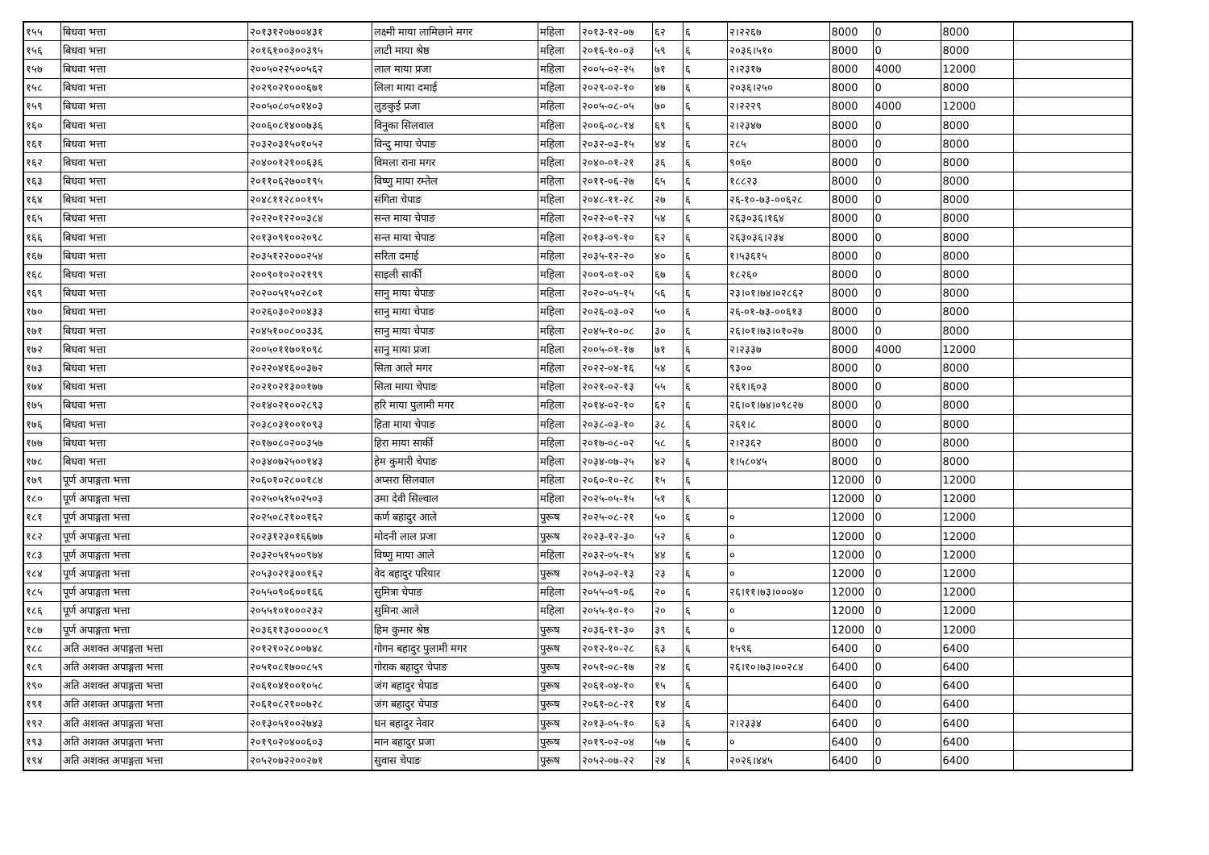| १५५ | बिधवा भत्ता | २०१३१२०७००४३१ | लक्ष्मी माया लामिछाने मगर | महिला | २०१३-१२-०७ | ६२ | ६ | २।२२६७ | 8000 | 0 | 8000 | |
| १५६ | बिधवा भत्ता | २०१६१००३००३९५ | लाटी माया श्रेष्ठ | महिला | २०१६-१०-०३ | ५९ | ६ | २०३६।५१० | 8000 | 0 | 8000 | |
| १५७ | बिधवा भत्ता | २००५०२२५००५६२ | लाल माया प्रजा | महिला | २००५-०२-२५ | ७१ | ६ | २।२३१७ | 8000 | 4000 | 12000 | |
| १५८ | बिधवा भत्ता | २०२९०२१०००६७१ | लिला माया दमाई | महिला | २०२९-०२-१० | ४७ | ६ | २०३६।२५० | 8000 | 0 | 8000 | |
| १५९ | बिधवा भत्ता | २००५०८०५०१४०३ | लुङकुई प्रजा | महिला | २००५-०८-०५ | ७० | ६ | २।२२२९ | 8000 | 4000 | 12000 | |
| १६० | बिधवा भत्ता | २००६०८१४००७३६ | विनुका सिलवाल | महिला | २००६-०८-१४ | ६९ | ६ | २।२३४७ | 8000 | 0 | 8000 | |
| १६१ | बिधवा भत्ता | २०३२०३१५०१०५२ | विन्दु माया चेपाङ | महिला | २०३२-०३-१५ | ४४ | ६ | २८५ | 8000 | 0 | 8000 | |
| १६२ | बिधवा भत्ता | २०४००१२१००६३६ | विमला राना मगर | महिला | २०४०-०१-२१ | ३६ | ६ | ९०६० | 8000 | 0 | 8000 | |
| १६३ | बिधवा भत्ता | २०११०६२७००१९५ | विष्णु माया रम्तेल | महिला | २०११-०६-२७ | ६५ | ६ | १८८२३ | 8000 | 0 | 8000 | |
| १६४ | बिधवा भत्ता | २०४८११२८००१९५ | संगिता चेपाङ | महिला | २०४८-११-२८ | २७ | ६ | २६-१०-७३-००६२८ | 8000 | 0 | 8000 | |
| १६५ | बिधवा भत्ता | २०२२०१२२००३८४ | सन्त माया चेपाङ | महिला | २०२२-०१-२२ | ५४ | ६ | २६३०३६।१६४ | 8000 | 0 | 8000 | |
| १६६ | बिधवा भत्ता | २०१३०९१००२०९८ | सन्त माया चेपाङ | महिला | २०१३-०९-१० | ६२ | ६ | २६३०३६।२३४ | 8000 | 0 | 8000 | |
| १६७ | बिधवा भत्ता | २०३५१२२०००२५४ | सरिता दमाई | महिला | २०३५-१२-२० | ४० | ६ | १।५३६१५ | 8000 | 0 | 8000 | |
| १६८ | बिधवा भत्ता | २००९०१०२०२१९९ | साइली सार्की | महिला | २००९-०१-०२ | ६७ | ६ | १८२६० | 8000 | 0 | 8000 | |
| १६९ | बिधवा भत्ता | २०२००५१५०२८०१ | सानु माया चेपाङ | महिला | २०२०-०५-१५ | ५६ | ६ | २३।०१।७४।०२८६२ | 8000 | 0 | 8000 | |
| १७० | बिधवा भत्ता | २०२६०३०२००४३३ | सानु माया चेपाङ | महिला | २०२६-०३-०२ | ५० | ६ | २६-०१-७३-००६१३ | 8000 | 0 | 8000 | |
| १७१ | बिधवा भत्ता | २०४५१००८००३३६ | सानु माया चेपाङ | महिला | २०४५-१०-०८ | ३० | ६ | २६।०१।७३।०१०२७ | 8000 | 0 | 8000 | |
| १७२ | बिधवा भत्ता | २००५०११७०१०९८ | सानु माया प्रजा | महिला | २००५-०१-१७ | ७१ | ६ | २।२३३७ | 8000 | 4000 | 12000 | |
| १७३ | बिधवा भत्ता | २०२२०४१६००३७२ | सिता आले मगर | महिला | २०२२-०४-१६ | ५४ | ६ | ९३०० | 8000 | 0 | 8000 | |
| १७४ | बिधवा भत्ता | २०२१०२१३००१७७ | सिता माया चेपाङ | महिला | २०२१-०२-१३ | ५५ | ६ | २६१।६०३ | 8000 | 0 | 8000 | |
| १७५ | बिधवा भत्ता | २०१४०२१००२८९३ | हरि माया पुलामी मगर | महिला | २०१४-०२-१० | ६२ | ६ | २६।०१।७४।०९८२७ | 8000 | 0 | 8000 | |
| १७६ | बिधवा भत्ता | २०३८०३१००१०९३ | हिता माया चेपाङ | महिला | २०३८-०३-१० | ३८ | ६ | २६१।८ | 8000 | 0 | 8000 | |
| १७७ | बिधवा भत्ता | २०१७०८०२००३५७ | हिरा माया सार्की | महिला | २०१७-०८-०२ | ५८ | ६ | २।२३६२ | 8000 | 0 | 8000 | |
| १७८ | बिधवा भत्ता | २०३४०७२५००१४३ | हेम कुमारी चेपाङ | महिला | २०३४-०७-२५ | ४२ | ६ | १।५८०४५ | 8000 | 0 | 8000 | |
| १७९ | पूर्ण अपाङ्गता भत्ता | २०६०१०२८००१८४ | अप्सरा सिलवाल | महिला | २०६०-१०-२८ | १५ | ६ | | 12000 | 0 | 12000 | |
| १८० | पूर्ण अपाङ्गता भत्ता | २०२५०५१५०२५०३ | उमा देवी सिल्वाल | महिला | २०२५-०५-१५ | ५१ | ६ | | 12000 | 0 | 12000 | |
| १८१ | पूर्ण अपाङ्गता भत्ता | २०२५०८२१००१६२ | कर्ण बहादुर आले | पुरूष | २०२५-०८-२१ | ५० | ६ | ० | 12000 | 0 | 12000 | |
| १८२ | पूर्ण अपाङ्गता भत्ता | २०२३१२३०१६६७७ | मोदनी लाल प्रजा | पुरूष | २०२३-१२-३० | ५२ | ६ | ० | 12000 | 0 | 12000 | |
| १८३ | पूर्ण अपाङ्गता भत्ता | २०३२०५१५००९७४ | विष्णु माया आले | महिला | २०३२-०५-१५ | ४४ | ६ | ० | 12000 | 0 | 12000 | |
| १८४ | पूर्ण अपाङ्गता भत्ता | २०५३०२१३००१६२ | वेद बहादुर परियार | पुरूष | २०५३-०२-१३ | २३ | ६ | ० | 12000 | 0 | 12000 | |
| १८५ | पूर्ण अपाङ्गता भत्ता | २०५५०९०६००१६६ | सुमित्रा चेपाङ | महिला | २०५५-०९-०६ | २० | ६ | २६।११।७३।०००४० | 12000 | 0 | 12000 | |
| १८६ | पूर्ण अपाङ्गता भत्ता | २०५५१०१०००२३२ | सुमिना आले | महिला | २०५५-१०-१० | २० | ६ | ० | 12000 | 0 | 12000 | |
| १८७ | पूर्ण अपाङ्गता भत्ता | २०३६११३०००००८९ | हिम कुमार श्रेष्ठ | पुरूष | २०३६-११-३० | ३९ | ६ | ० | 12000 | 0 | 12000 | |
| १८८ | अति अशक्त अपाङ्गता भत्ता | २०१२१०२८००७४८ | गोगन बहादुर पुलामी मगर | पुरूष | २०१२-१०-२८ | ६३ | ६ | १५९६ | 6400 | 0 | 6400 | |
| १८९ | अति अशक्त अपाङ्गता भत्ता | २०५१०८१७००८५९ | गोराक बहादुर चेपाङ | पुरूष | २०५१-०८-१७ | २४ | ६ | २६।१०।७३।००२८४ | 6400 | 0 | 6400 | |
| १९० | अति अशक्त अपाङ्गता भत्ता | २०६१०४१००१०५८ | जंग बहादुर चेपाङ | पुरूष | २०६१-०४-१० | १५ | ६ | | 6400 | 0 | 6400 | |
| १९१ | अति अशक्त अपाङ्गता भत्ता | २०६१०८२१००७२८ | जंग बहादुर चेपाङ | पुरूष | २०६१-०८-२१ | १४ | ६ | | 6400 | 0 | 6400 | |
| १९२ | अति अशक्त अपाङ्गता भत्ता | २०१३०५१००२७४३ | धन बहादुर नेवार | पुरूष | २०१३-०५-१० | ६३ | ६ | २।२३३४ | 6400 | 0 | 6400 | |
| १९३ | अति अशक्त अपाङ्गता भत्ता | २०१९०२०४००६०३ | मान बहादुर प्रजा | पुरूष | २०१९-०२-०४ | ५७ | ६ | ० | 6400 | 0 | 6400 | |
| १९४ | अति अशक्त अपाङ्गता भत्ता | २०५२०७२२००२७१ | सुवास चेपाङ | पुरूष | २०५२-०७-२२ | २४ | ६ | २०२६।४४५ | 6400 | 0 | 6400 | |